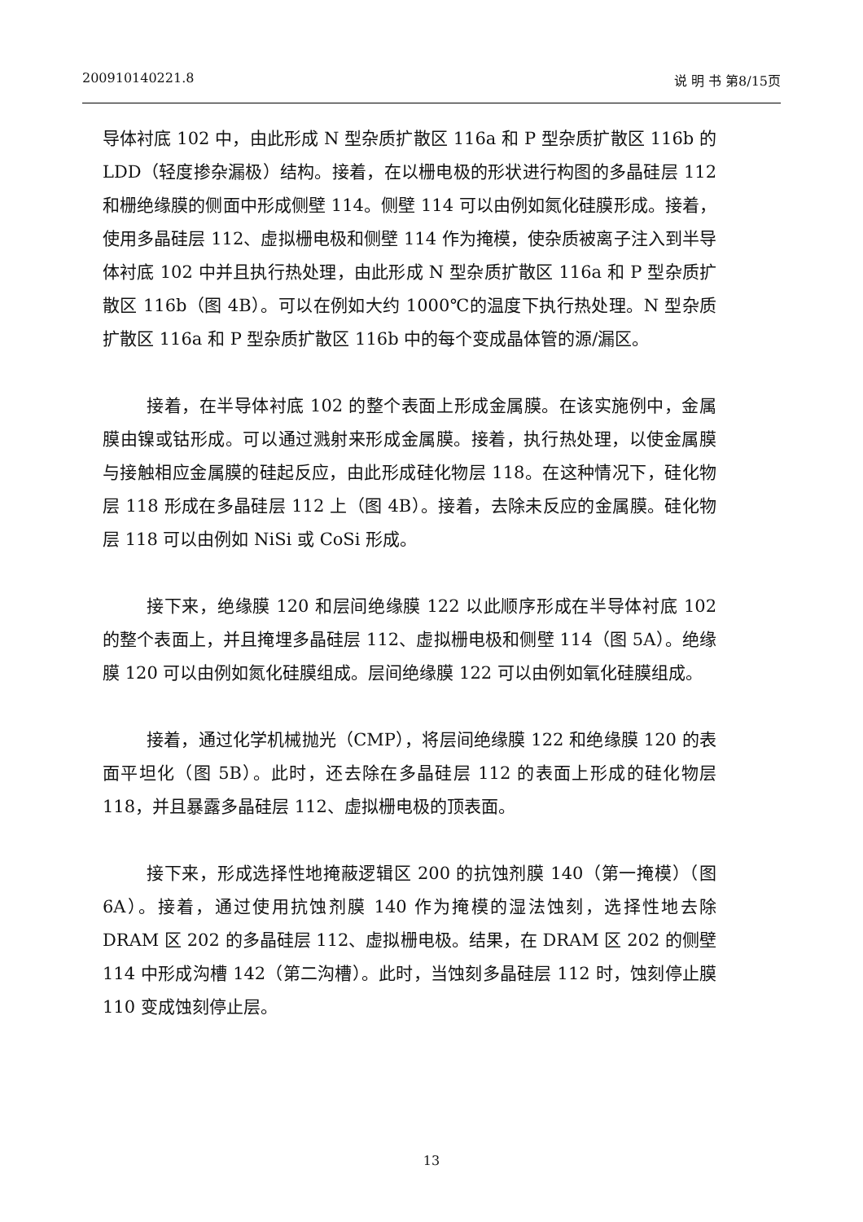200910140221.8 说 明 书 第8/15页
导体衬底 102 中，由此形成 N 型杂质扩散区 116a 和 P 型杂质扩散区 116b 的 LDD（轻度掺杂漏极）结构。接着，在以栅电极的形状进行构图的多晶硅层 112 和栅绝缘膜的侧面中形成侧壁 114。侧壁 114 可以由例如氮化硅膜形成。接着，使用多晶硅层 112、虚拟栅电极和侧壁 114 作为掩模，使杂质被离子注入到半导体衬底 102 中并且执行热处理，由此形成 N 型杂质扩散区 116a 和 P 型杂质扩散区 116b（图 4B）。可以在例如大约 1000℃的温度下执行热处理。N 型杂质扩散区 116a 和 P 型杂质扩散区 116b 中的每个变成晶体管的源/漏区。
接着，在半导体衬底 102 的整个表面上形成金属膜。在该实施例中，金属膜由镍或钴形成。可以通过溅射来形成金属膜。接着，执行热处理，以使金属膜与接触相应金属膜的硅起反应，由此形成硅化物层 118。在这种情况下，硅化物层 118 形成在多晶硅层 112 上（图 4B）。接着，去除未反应的金属膜。硅化物层 118 可以由例如 NiSi 或 CoSi 形成。
接下来，绝缘膜 120 和层间绝缘膜 122 以此顺序形成在半导体衬底 102 的整个表面上，并且掩埋多晶硅层 112、虚拟栅电极和侧壁 114（图 5A）。绝缘膜 120 可以由例如氮化硅膜组成。层间绝缘膜 122 可以由例如氧化硅膜组成。
接着，通过化学机械抛光（CMP），将层间绝缘膜 122 和绝缘膜 120 的表面平坦化（图 5B）。此时，还去除在多晶硅层 112 的表面上形成的硅化物层 118，并且暴露多晶硅层 112、虚拟栅电极的顶表面。
接下来，形成选择性地掩蔽逻辑区 200 的抗蚀剂膜 140（第一掩模）（图 6A）。接着，通过使用抗蚀剂膜 140 作为掩模的湿法蚀刻，选择性地去除 DRAM 区 202 的多晶硅层 112、虚拟栅电极。结果，在 DRAM 区 202 的侧壁 114 中形成沟槽 142（第二沟槽）。此时，当蚀刻多晶硅层 112 时，蚀刻停止膜 110 变成蚀刻停止层。
13